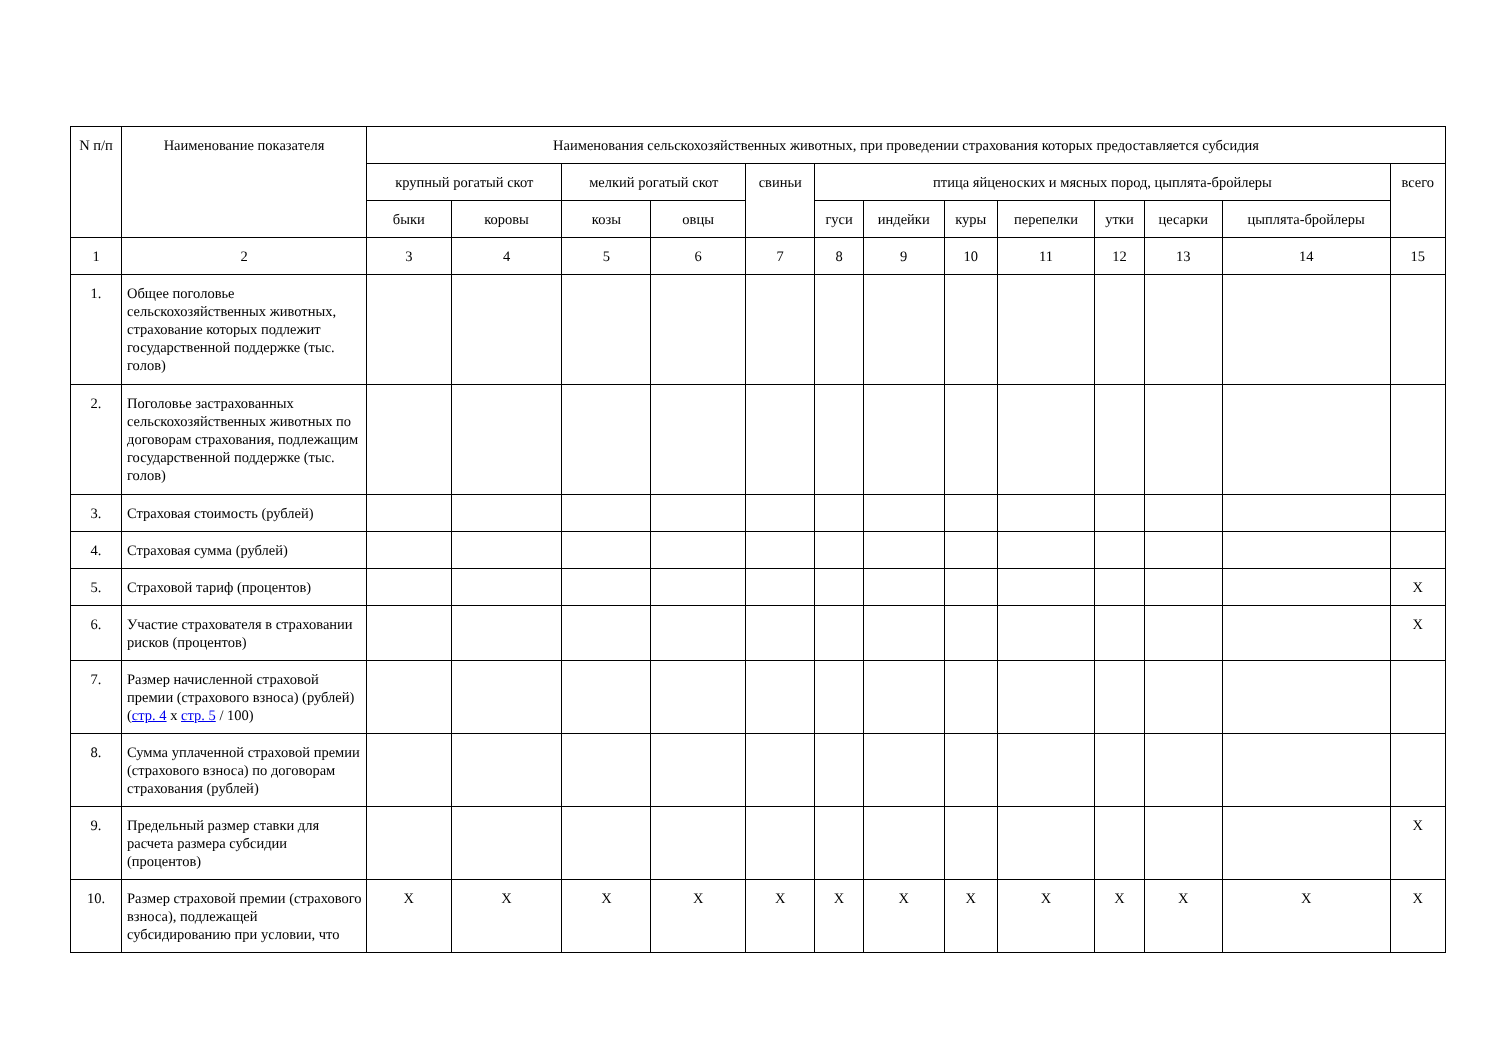| N п/п | Наименование показателя | Наименования сельскохозяйственных животных, при проведении страхования которых предоставляется субсидия | | | | | | | | | | | | |
| --- | --- | --- | --- | --- | --- | --- | --- | --- | --- | --- | --- | --- | --- | --- |
| | | крупный рогатый скот | | мелкий рогатый скот | | свиньи | птица яйценоских и мясных пород, цыплята-бройлеры | | | | | | | всего |
| | | быки | коровы | козы | овцы | | гуси | индейки | куры | перепелки | утки | цесарки | цыплята-бройлеры | |
| 1 | 2 | 3 | 4 | 5 | 6 | 7 | 8 | 9 | 10 | 11 | 12 | 13 | 14 | 15 |
| 1. | Общее поголовье сельскохозяйственных животных, страхование которых подлежит государственной поддержке (тыс. голов) | | | | | | | | | | | | | |
| 2. | Поголовье застрахованных сельскохозяйственных животных по договорам страхования, подлежащим государственной поддержке (тыс. голов) | | | | | | | | | | | | | |
| 3. | Страховая стоимость (рублей) | | | | | | | | | | | | | |
| 4. | Страховая сумма (рублей) | | | | | | | | | | | | | |
| 5. | Страховой тариф (процентов) | | | | | | | | | | | | | X |
| 6. | Участие страхователя в страховании рисков (процентов) | | | | | | | | | | | | | X |
| 7. | Размер начисленной страховой премии (страхового взноса) (рублей) ( стр. 4 x стр. 5 / 100) | | | | | | | | | | | | | |
| 8. | Сумма уплаченной страховой премии (страхового взноса) по договорам страхования (рублей) | | | | | | | | | | | | | |
| 9. | Предельный размер ставки для расчета размера субсидии (процентов) | | | | | | | | | | | | | X |
| 10. | Размер страховой премии (страхового взноса), подлежащей субсидированию при условии, что | X | X | X | X | X | X | X | X | X | X | X | X | X |